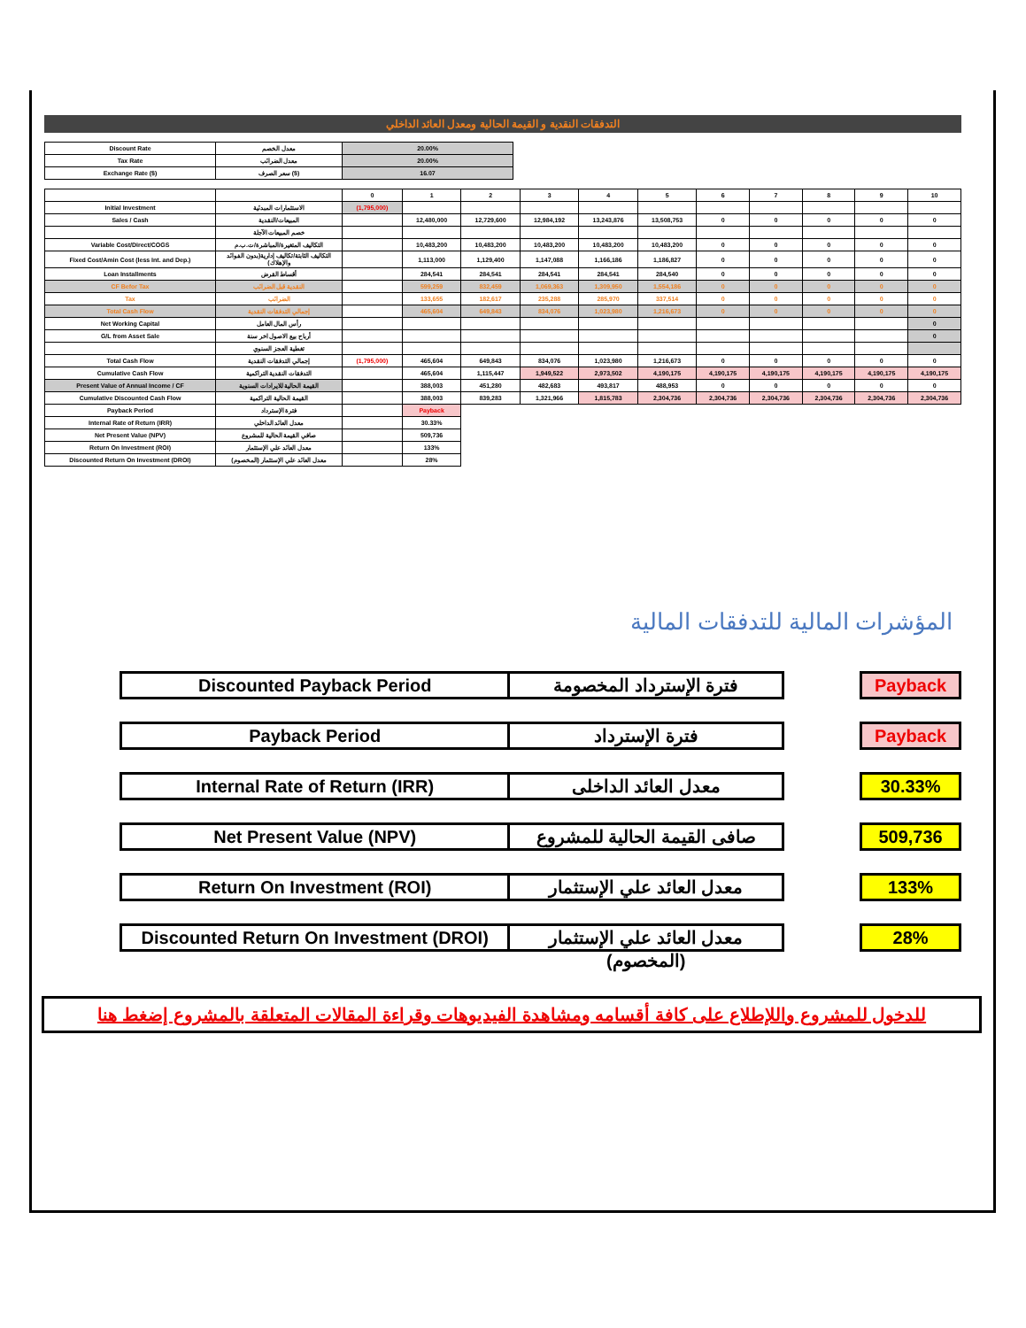التدفقات النقدية و القيمة الحالية ومعدل العائد الداخلي
| Discount Rate | معدل الخصم | 20.00% |
| Tax Rate | معدل الضرائب | 20.00% |
| Exchange Rate ($) | سعر الصرف ($) | 16.07 |
| | | 0 | 1 | 2 | 3 | 4 | 5 | 6 | 7 | 8 | 9 | 10 |
| Initial Investment | الاستثمارات المبدئية | (1,795,000) | | | | | | | | | | |
| Sales / Cash | المبيعات/النقدية | | 12,480,000 | 12,729,600 | 12,984,192 | 13,243,876 | 13,508,753 | 0 | 0 | 0 | 0 | 0 |
| | خصم المبيعات الآجلة | | | | | | | | | | | |
| Variable Cost/Direct/COGS | التكاليف المتغيرة/المباشرة/ت.ب.م | | 10,483,200 | 10,483,200 | 10,483,200 | 10,483,200 | 10,483,200 | 0 | 0 | 0 | 0 | 0 |
| Fixed Cost/Amin Cost (less Int. and Dep.) | التكاليف الثابتة/تكاليف إدارية(بدون الفوائد والإهلاك) | | 1,113,000 | 1,129,400 | 1,147,088 | 1,166,186 | 1,186,827 | 0 | 0 | 0 | 0 | 0 |
| Loan Installments | أقساط القرض | | 284,541 | 284,541 | 284,541 | 284,541 | 284,540 | 0 | 0 | 0 | 0 | 0 |
| CF Befor Tax | النقدية قبل الضرائب | | 599,259 | 832,459 | 1,069,363 | 1,309,950 | 1,554,186 | 0 | 0 | 0 | 0 | 0 |
| Tax | الضرائب | | 133,655 | 182,617 | 235,288 | 285,970 | 337,514 | 0 | 0 | 0 | 0 | 0 |
| Total Cash Flow | إجمالي التدفقات النقدية | | 465,604 | 649,843 | 834,076 | 1,023,980 | 1,216,673 | 0 | 0 | 0 | 0 | 0 |
| Net Working Capital | رأس المال العامل | | | | | | | | | | | 0 |
| G/L from Asset Sale | أرباح بيع الاصول اخر سنة | | | | | | | | | | | 0 |
| | تغطية العجز السنوي | | | | | | | | | | | |
| Total Cash Flow | إجمالي التدفقات النقدية | (1,795,000) | 465,604 | 649,843 | 834,076 | 1,023,980 | 1,216,673 | 0 | 0 | 0 | 0 | 0 |
| Cumulative Cash Flow | التدفقات النقدية التراكمية | | 465,604 | 1,115,447 | 1,949,522 | 2,973,502 | 4,190,175 | 4,190,175 | 4,190,175 | 4,190,175 | 4,190,175 | 4,190,175 |
| Present Value of Annual Income / CF | القيمة الحالية للايرادات السنوية | | 388,003 | 451,280 | 482,683 | 493,817 | 488,953 | 0 | 0 | 0 | 0 | 0 |
| Cumulative Discounted Cash Flow | القيمة الحالية التراكمية | | 388,003 | 839,283 | 1,321,966 | 1,815,783 | 2,304,736 | 2,304,736 | 2,304,736 | 2,304,736 | 2,304,736 | 2,304,736 |
| Payback Period | فترة الإسترداد | | Payback | | | | | | | | | |
| Internal Rate of Return (IRR) | معدل العائد الداخلي | | 30.33% | | | | | | | | | |
| Net Present Value (NPV) | صافي القيمة الحالية للمشروع | | 509,736 | | | | | | | | | |
| Return On Investment (ROI) | معدل العائد علي الإستثمار | | 133% | | | | | | | | | |
| Discounted Return On Investment (DROI) | معدل العائد علي الإستثمار (المخصوم) | | 28% | | | | | | | | | |
المؤشرات المالية للتدفقات المالية
Discounted Payback Period فترة الإسترداد المخصومة Payback
Payback Period فترة الإسترداد Payback
Internal Rate of Return (IRR) معدل العائد الداخلى 30.33%
Net Present Value (NPV)
صافى القيمة الحالية للمشروع
509,736
Return On Investment (ROI) معدل العائد علي الإستثمار 133%
Discounted Return On Investment (DROI)
معدل العائد علي الإستثمار (المخصوم)
28%
للدخول للمشروع واللإطلاع على كافة أقسامه ومشاهدة الفيديوهات وقراءة المقالات المتعلقة بالمشروع إضغط هنا